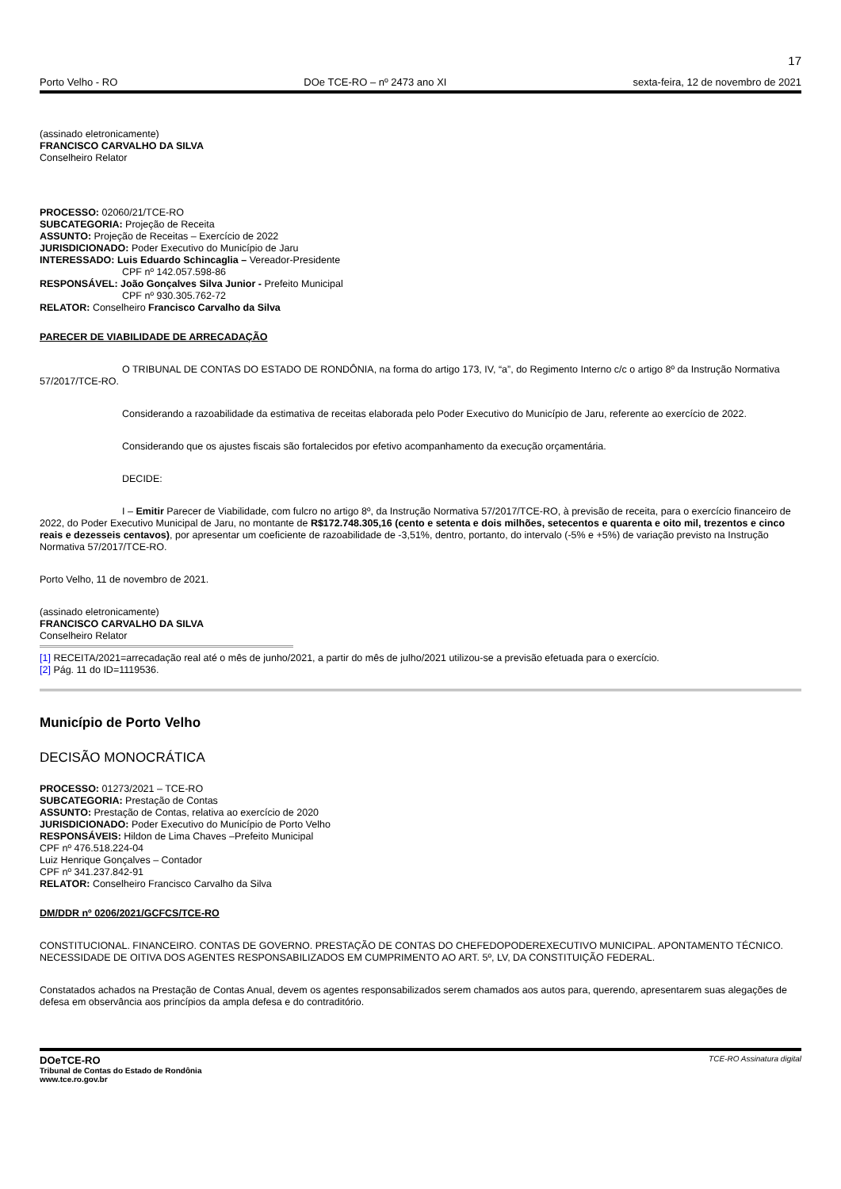17
Porto Velho - RO DOe TCE-RO – nº 2473 ano XI sexta-feira, 12 de novembro de 2021
(assinado eletronicamente)
FRANCISCO CARVALHO DA SILVA
Conselheiro Relator
PROCESSO: 02060/21/TCE-RO
SUBCATEGORIA: Projeção de Receita
ASSUNTO: Projeção de Receitas – Exercício de 2022
JURISDICIONADO: Poder Executivo do Município de Jaru
INTERESSADO: Luis Eduardo Schincaglia – Vereador-Presidente
CPF nº 142.057.598-86
RESPONSÁVEL: João Gonçalves Silva Junior - Prefeito Municipal
CPF nº 930.305.762-72
RELATOR: Conselheiro Francisco Carvalho da Silva
PARECER DE VIABILIDADE DE ARRECADAÇÃO
O TRIBUNAL DE CONTAS DO ESTADO DE RONDÔNIA, na forma do artigo 173, IV, “a”, do Regimento Interno c/c o artigo 8º da Instrução Normativa 57/2017/TCE-RO.
Considerando a razoabilidade da estimativa de receitas elaborada pelo Poder Executivo do Município de Jaru, referente ao exercício de 2022.
Considerando que os ajustes fiscais são fortalecidos por efetivo acompanhamento da execução orçamentária.
DECIDE:
I – Emitir Parecer de Viabilidade, com fulcro no artigo 8º, da Instrução Normativa 57/2017/TCE-RO, à previsão de receita, para o exercício financeiro de 2022, do Poder Executivo Municipal de Jaru, no montante de R$172.748.305,16 (cento e setenta e dois milhões, setecentos e quarenta e oito mil, trezentos e cinco reais e dezesseis centavos), por apresentar um coeficiente de razoabilidade de -3,51%, dentro, portanto, do intervalo (-5% e +5%) de variação previsto na Instrução Normativa 57/2017/TCE-RO.
Porto Velho, 11 de novembro de 2021.
(assinado eletronicamente)
FRANCISCO CARVALHO DA SILVA
Conselheiro Relator
[1] RECEITA/2021=arrecadação real até o mês de junho/2021, a partir do mês de julho/2021 utilizou-se a previsão efetuada para o exercício.
[2] Pág. 11 do ID=1119536.
Município de Porto Velho
DECISÃO MONOCRÁTICA
PROCESSO: 01273/2021 – TCE-RO
SUBCATEGORIA: Prestação de Contas
ASSUNTO: Prestação de Contas, relativa ao exercício de 2020
JURISDICIONADO: Poder Executivo do Município de Porto Velho
RESPONSÁVEIS: Hildon de Lima Chaves –Prefeito Municipal
CPF nº 476.518.224-04
Luiz Henrique Gonçalves – Contador
CPF nº 341.237.842-91
RELATOR: Conselheiro Francisco Carvalho da Silva
DM/DDR nº 0206/2021/GCFCS/TCE-RO
CONSTITUCIONAL. FINANCEIRO. CONTAS DE GOVERNO. PRESTAÇÃO DE CONTAS DO CHEFEDOPODEREXECUTIVO MUNICIPAL. APONTAMENTO TÉCNICO. NECESSIDADE DE OITIVA DOS AGENTES RESPONSABILIZADOS EM CUMPRIMENTO AO ART. 5º, LV, DA CONSTITUIÇÃO FEDERAL.
Constatados achados na Prestação de Contas Anual, devem os agentes responsabilizados serem chamados aos autos para, querendo, apresentarem suas alegações de defesa em observância aos princípios da ampla defesa e do contraditório.
DOeTCE-RO
Tribunal de Contas do Estado de Rondônia
www.tce.ro.gov.br
TCE-RO Assinatura digital